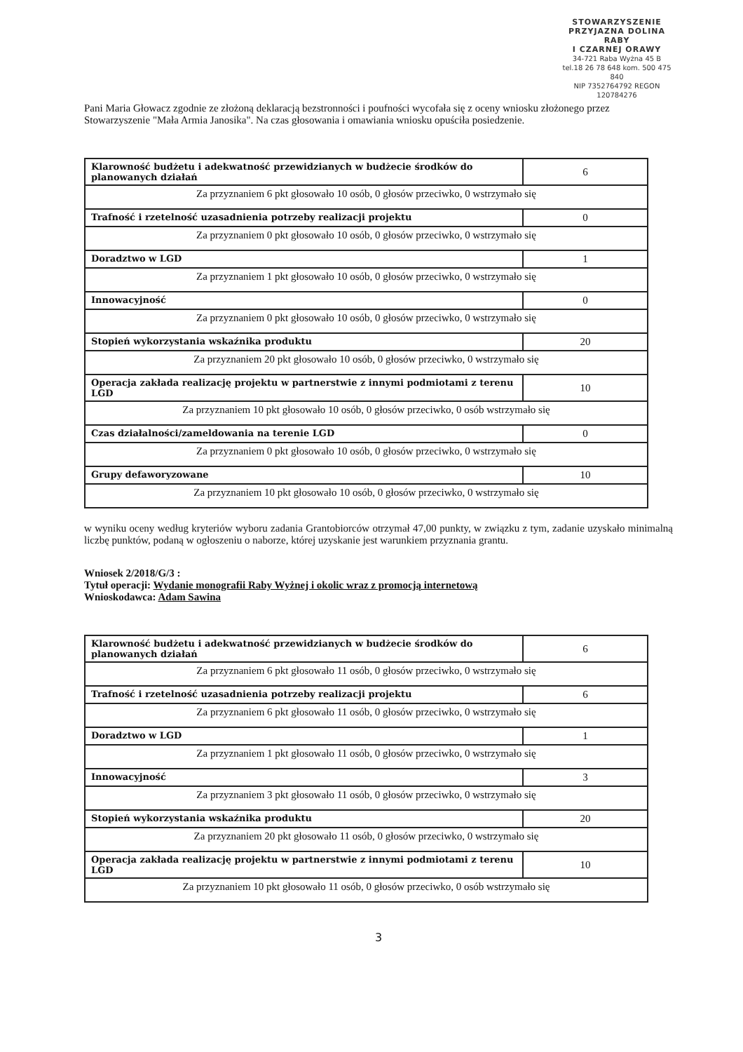STOWARZYSZENIE
PRZYJAZNA DOLINA RABY
I CZARNEJ ORAWY
34-721 Raba Wyżna 45 B
tel.18 26 78 648 kom. 500 475 840
NIP 7352764792 REGON 120784276
Pani Maria Głowacz zgodnie ze złożoną deklaracją bezstronności i poufności wycofała się z oceny wniosku złożonego przez Stowarzyszenie "Mała Armia Janosika". Na czas głosowania i omawiania wniosku opuściła posiedzenie.
| Klarowność budżetu i adekwatność przewidzianych w budżecie środków do planowanych działań | 6 |
| Za przyznaniem 6 pkt głosowało 10 osób, 0 głosów przeciwko, 0 wstrzymało się | |
| Trafność i rzetelność uzasadnienia potrzeby realizacji projektu | 0 |
| Za przyznaniem 0 pkt głosowało 10 osób, 0 głosów przeciwko, 0 wstrzymało się | |
| Doradztwo w LGD | 1 |
| Za przyznaniem 1 pkt głosowało 10 osób, 0 głosów przeciwko, 0 wstrzymało się | |
| Innowacyjność | 0 |
| Za przyznaniem 0 pkt głosowało 10 osób, 0 głosów przeciwko, 0 wstrzymało się | |
| Stopień wykorzystania wskaźnika produktu | 20 |
| Za przyznaniem 20 pkt głosowało 10 osób, 0 głosów przeciwko, 0 wstrzymało się | |
| Operacja zakłada realizację projektu w partnerstwie z innymi podmiotami z terenu LGD | 10 |
| Za przyznaniem 10 pkt głosowało 10 osób, 0 głosów przeciwko, 0 osób wstrzymało się | |
| Czas działalności/zameldowania na terenie LGD | 0 |
| Za przyznaniem 0 pkt głosowało 10 osób, 0 głosów przeciwko, 0 wstrzymało się | |
| Grupy defaworyzowane | 10 |
| Za przyznaniem 10 pkt głosowało 10 osób, 0 głosów przeciwko, 0 wstrzymało się | |
w wyniku oceny według kryteriów wyboru zadania Grantobiorców otrzymał 47,00 punkty, w związku z tym, zadanie uzyskało minimalną liczbę punktów, podaną w ogłoszeniu o naborze, której uzyskanie jest warunkiem przyznania grantu.
Wniosek 2/2018/G/3 :
Tytuł operacji: Wydanie monografii Raby Wyżnej i okolic wraz z promocją internetową
Wnioskodawca: Adam Sawina
| Klarowność budżetu i adekwatność przewidzianych w budżecie środków do planowanych działań | 6 |
| Za przyznaniem 6 pkt głosowało 11 osób, 0 głosów przeciwko, 0 wstrzymało się | |
| Trafność i rzetelność uzasadnienia potrzeby realizacji projektu | 6 |
| Za przyznaniem 6 pkt głosowało 11 osób, 0 głosów przeciwko, 0 wstrzymało się | |
| Doradztwo w LGD | 1 |
| Za przyznaniem 1 pkt głosowało 11 osób, 0 głosów przeciwko, 0 wstrzymało się | |
| Innowacyjność | 3 |
| Za przyznaniem 3 pkt głosowało 11 osób, 0 głosów przeciwko, 0 wstrzymało się | |
| Stopień wykorzystania wskaźnika produktu | 20 |
| Za przyznaniem 20 pkt głosowało 11 osób, 0 głosów przeciwko, 0 wstrzymało się | |
| Operacja zakłada realizację projektu w partnerstwie z innymi podmiotami z terenu LGD | 10 |
| Za przyznaniem 10 pkt głosowało 11 osób, 0 głosów przeciwko, 0 osób wstrzymało się | |
3